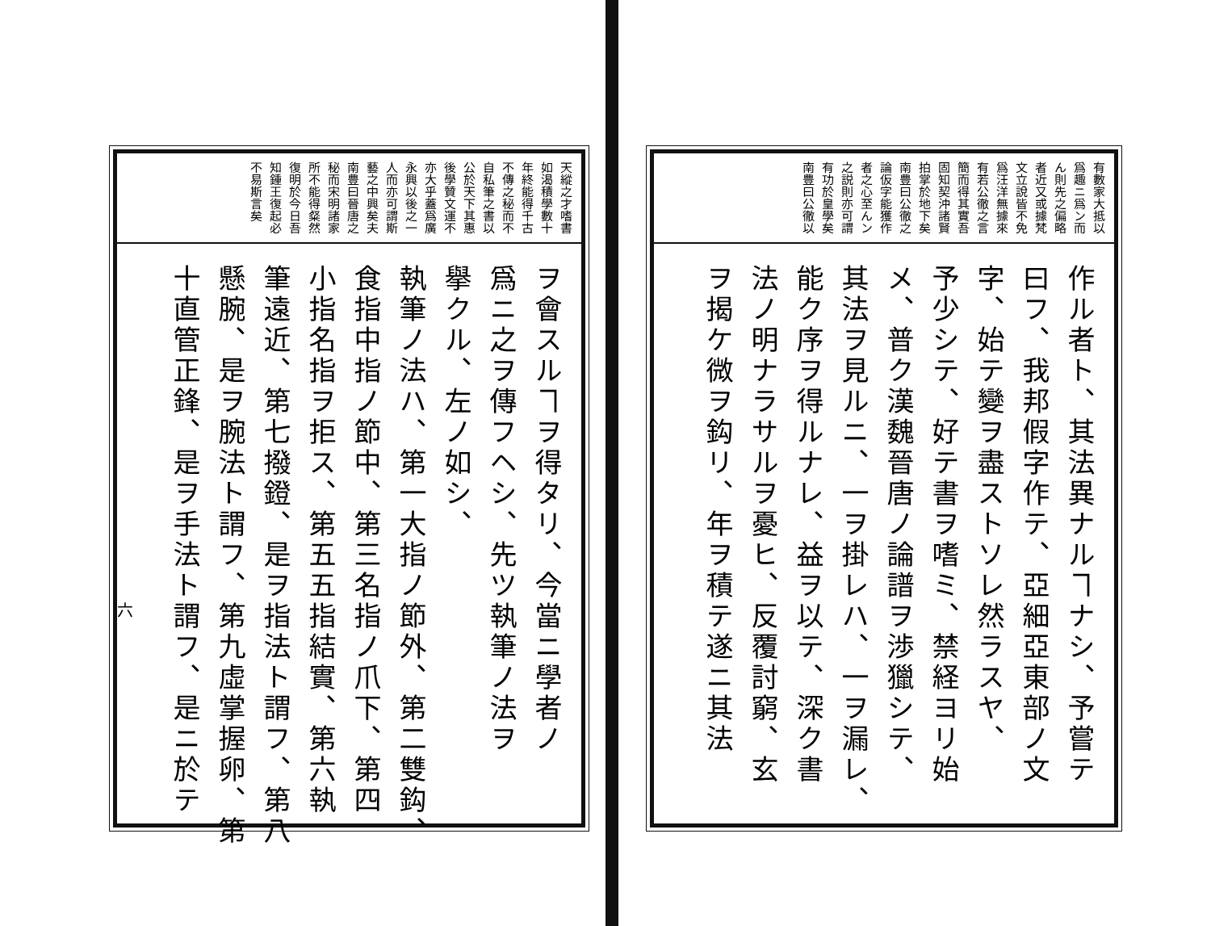有數家大抵以
爲趣ニ爲ン而
ん則先之偏略
者近又或據梵
文立說皆不免
爲汪洋無據來
有若公徹之言
簡而得其實吾
固知契沖諸賢
拍掌於地下矣
南豊曰公徹之
論仮字能獲作
者之心至んン
之説則亦可謂
有功於皇學矣
南豊曰公徹以
作ル者ト、其法異ナルヿナシ、予嘗テ
曰フ、我邦假字作テ、亞細亞東部ノ文
字、始テ變ヲ盡ストソレ然ラスヤ、
予少シテ、好テ書ヲ嗜ミ、禁経ヨリ始
メ、普ク漢魏晉唐ノ論譜ヲ渉獵シテ、
其法ヲ見ルニ、一ヲ掛レハ、一ヲ漏レ、
能ク序ヲ得ルナレ、益ヲ以テ、深ク書
法ノ明ナラサルヲ憂ヒ、反覆討窮、玄
ヲ揭ケ微ヲ鈎リ、年ヲ積テ遂ニ其法
天縱之才嗜書
如渴積學數十
年終能得千古
不傳之秘而不
自私筆之書以
公於天下其惠
後學贊文運不
亦大乎蓋爲廣
永興以後之一
人而亦可謂斯
藝之中興矣夫
南豊曰晉唐之
秘而宋明諸家
所不能得粲然
復明於今日吾
知鍾王復起必
不易斯言矣
ヲ會スルヿヲ得タリ、今當ニ學者ノ
爲ニ之ヲ傳フヘシ、先ツ執筆ノ法ヲ
擧クル、左ノ如シ、
執筆ノ法ハ、第一大指ノ節外、第二雙鈎、
食指中指ノ節中、第三名指ノ爪下、第四
小指名指ヲ拒ス、第五五指結實、第六執
筆遠近、第七撥鐙、是ヲ指法ト謂フ、第八
懸腕、是ヲ腕法ト謂フ、第九虛掌握卵、第
十直管正鋒、是ヲ手法ト謂フ、是ニ於テ
六